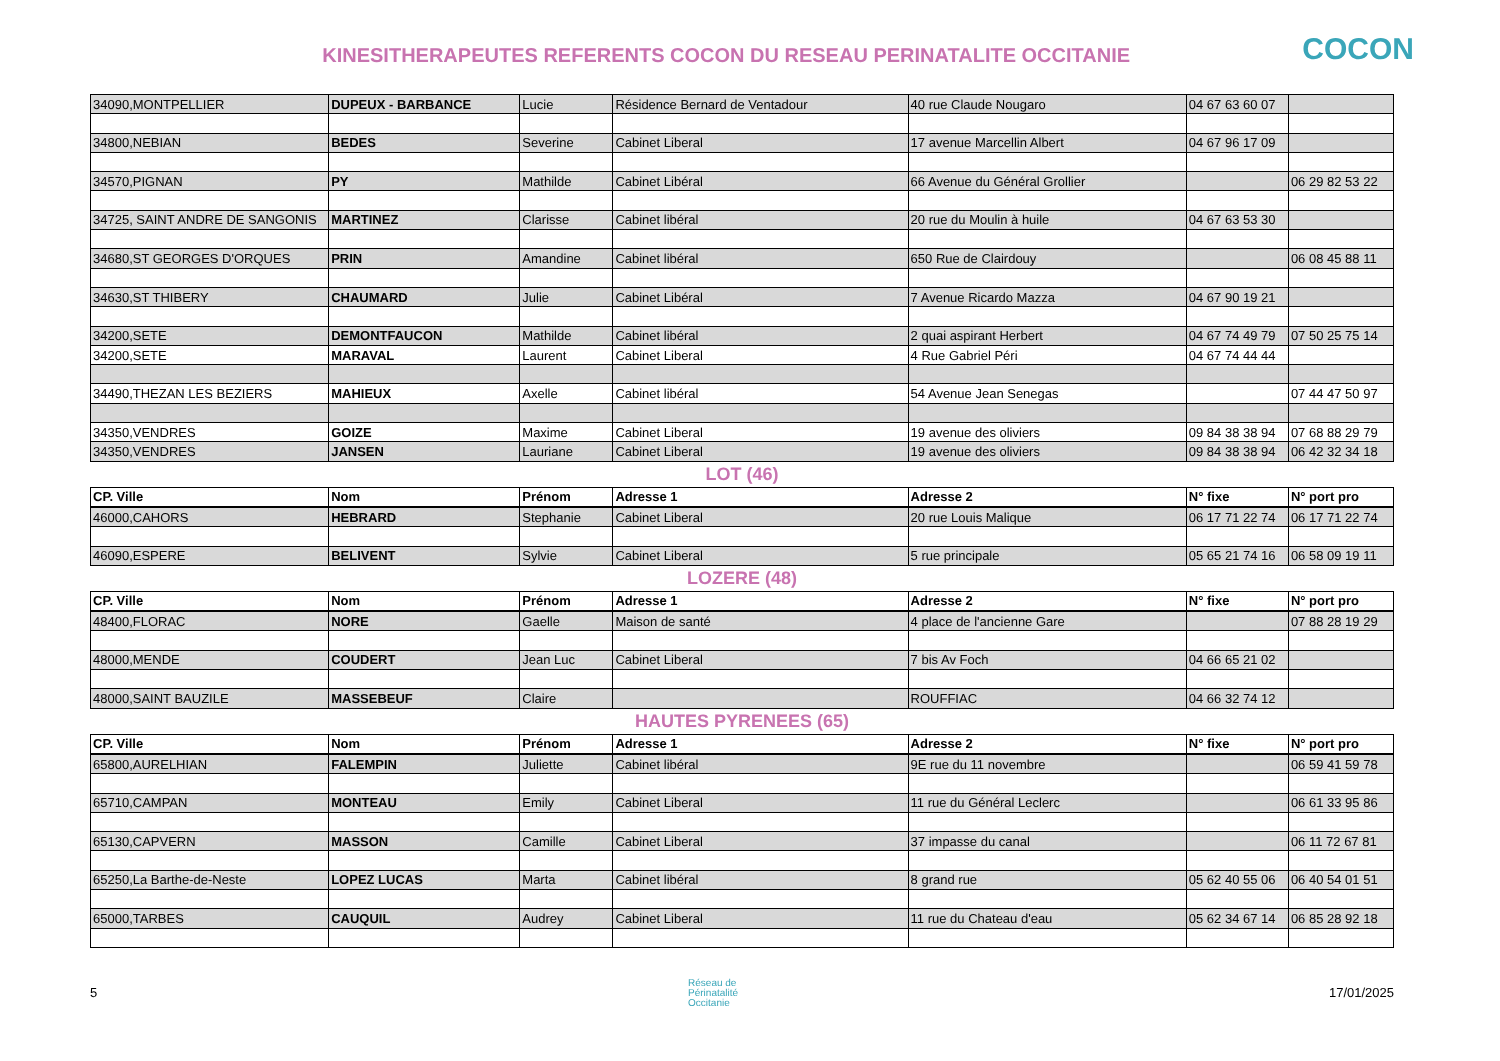KINESITHERAPEUTES REFERENTS COCON DU RESEAU PERINATALITE OCCITANIE COCON
| 34090,MONTPELLIER | DUPEUX - BARBANCE | Lucie | Résidence Bernard de Ventadour | 40 rue Claude Nougaro | 04 67 63 60 07 | |
| 34800,NEBIAN | BEDES | Severine | Cabinet Liberal | 17 avenue Marcellin Albert | 04 67 96 17 09 | |
| 34570,PIGNAN | PY | Mathilde | Cabinet Libéral | 66 Avenue du Général Grollier | | 06 29 82 53 22 |
| 34725, SAINT ANDRE DE SANGONIS | MARTINEZ | Clarisse | Cabinet libéral | 20 rue du Moulin à huile | 04 67 63 53 30 | |
| 34680,ST GEORGES D'ORQUES | PRIN | Amandine | Cabinet libéral | 650 Rue de Clairdouy | | 06 08 45 88 11 |
| 34630,ST THIBERY | CHAUMARD | Julie | Cabinet Libéral | 7 Avenue Ricardo Mazza | 04 67 90 19 21 | |
| 34200,SETE | DEMONTFAUCON | Mathilde | Cabinet libéral | 2 quai aspirant Herbert | 04 67 74 49 79 | 07 50 25 75 14 |
| 34200,SETE | MARAVAL | Laurent | Cabinet Liberal | 4 Rue Gabriel Péri | 04 67 74 44 44 | |
| 34490,THEZAN LES BEZIERS | MAHIEUX | Axelle | Cabinet libéral | 54 Avenue Jean Senegas | | 07 44 47 50 97 |
| 34350,VENDRES | GOIZE | Maxime | Cabinet Liberal | 19 avenue des oliviers | 09 84 38 38 94 | 07 68 88 29 79 |
| 34350,VENDRES | JANSEN | Lauriane | Cabinet Liberal | 19 avenue des oliviers | 09 84 38 38 94 | 06 42 32 34 18 |
LOT (46)
| CP. Ville | Nom | Prénom | Adresse 1 | Adresse 2 | N° fixe | N° port pro |
| --- | --- | --- | --- | --- | --- | --- |
| 46000,CAHORS | HEBRARD | Stephanie | Cabinet Liberal | 20 rue Louis Malique | 06 17 71 22 74 | 06 17 71 22 74 |
| 46090,ESPERE | BELIVENT | Sylvie | Cabinet Liberal | 5 rue principale | 05 65 21 74 16 | 06 58 09 19 11 |
LOZERE (48)
| CP. Ville | Nom | Prénom | Adresse 1 | Adresse 2 | N° fixe | N° port pro |
| --- | --- | --- | --- | --- | --- | --- |
| 48400,FLORAC | NORE | Gaelle | Maison de santé | 4 place de l'ancienne Gare | | 07 88 28 19 29 |
| 48000,MENDE | COUDERT | Jean Luc | Cabinet Liberal | 7 bis Av Foch | 04 66 65 21 02 | |
| 48000,SAINT BAUZILE | MASSEBEUF | Claire | | ROUFFIAC | 04 66 32 74 12 | |
HAUTES PYRENEES (65)
| CP. Ville | Nom | Prénom | Adresse 1 | Adresse 2 | N° fixe | N° port pro |
| --- | --- | --- | --- | --- | --- | --- |
| 65800,AURELHIAN | FALEMPIN | Juliette | Cabinet libéral | 9E rue du 11 novembre | | 06 59 41 59 78 |
| 65710,CAMPAN | MONTEAU | Emily | Cabinet Liberal | 11 rue du Général Leclerc | | 06 61 33 95 86 |
| 65130,CAPVERN | MASSON | Camille | Cabinet Liberal | 37 impasse du canal | | 06 11 72 67 81 |
| 65250,La Barthe-de-Neste | LOPEZ LUCAS | Marta | Cabinet libéral | 8 grand rue | 05 62 40 55 06 | 06 40 54 01 51 |
| 65000,TARBES | CAUQUIL | Audrey | Cabinet Liberal | 11 rue du Chateau d'eau | 05 62 34 67 14 | 06 85 28 92 18 |
5 Réseau de
Périnatalité
Occitanie 17/01/2025